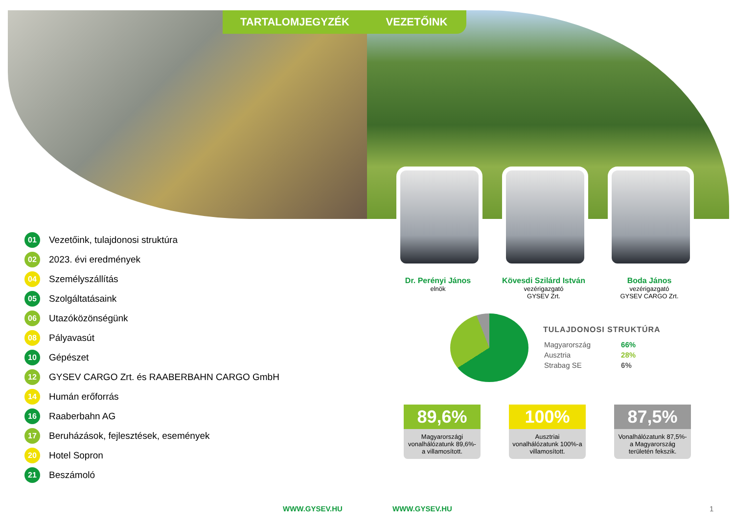TARTALOMJEGYZÉK
01 Vezetőink, tulajdonosi struktúra
02 2023. évi eredmények
04 Személyszállítás
05 Szolgáltatásaink
06 Utazóközönségünk
08 Pályavasút
10 Gépészet
12 GYSEV CARGO Zrt. és RAABERBAHN CARGO GmbH
14 Humán erőforrás
16 Raaberbahn AG
17 Beruházások, fejlesztések, események
20 Hotel Sopron
21 Beszámoló
WWW.GYSEV.HU
VEZETŐINK
Dr. Perényi János
elnök
Kövesdi Szilárd István
vezérigazgató
GYSEV Zrt.
Boda János
vezérigazgató
GYSEV CARGO Zrt.
TULAJDONOSI STRUKTÚRA
| Magyarország | 66% |
| Ausztria | 28% |
| Strabag SE | 6% |
89,6%
Magyarországi vonalhálózatunk 89,6%-a villamosított.
100%
Ausztriai vonalhálózatunk 100%-a villamosított.
87,5%
Vonalhálózatunk 87,5%-a Magyarország területén fekszik.
WWW.GYSEV.HU 1